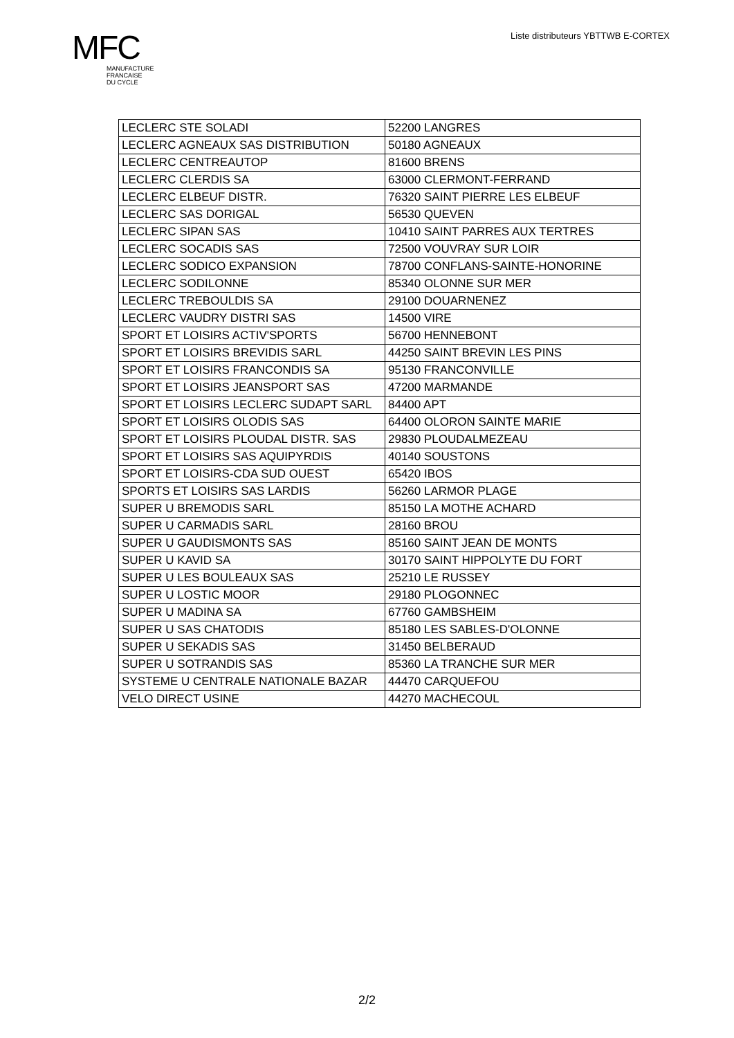MFC
MANUFACTURE
FRANCAISE
DU CYCLE
Liste distributeurs YBTTWB E-CORTEX
| LECLERC STE SOLADI | 52200 LANGRES |
| LECLERC AGNEAUX SAS DISTRIBUTION | 50180 AGNEAUX |
| LECLERC CENTREAUTOP | 81600 BRENS |
| LECLERC CLERDIS SA | 63000 CLERMONT-FERRAND |
| LECLERC ELBEUF DISTR. | 76320 SAINT PIERRE LES ELBEUF |
| LECLERC SAS DORIGAL | 56530 QUEVEN |
| LECLERC SIPAN SAS | 10410 SAINT PARRES AUX TERTRES |
| LECLERC SOCADIS SAS | 72500 VOUVRAY SUR LOIR |
| LECLERC SODICO EXPANSION | 78700 CONFLANS-SAINTE-HONORINE |
| LECLERC SODILONNE | 85340 OLONNE SUR MER |
| LECLERC TREBOULDIS SA | 29100 DOUARNENEZ |
| LECLERC VAUDRY DISTRI SAS | 14500 VIRE |
| SPORT ET LOISIRS ACTIV'SPORTS | 56700 HENNEBONT |
| SPORT ET LOISIRS BREVIDIS SARL | 44250 SAINT BREVIN LES PINS |
| SPORT ET LOISIRS FRANCONDIS SA | 95130 FRANCONVILLE |
| SPORT ET LOISIRS JEANSPORT SAS | 47200 MARMANDE |
| SPORT ET LOISIRS LECLERC SUDAPT SARL | 84400 APT |
| SPORT ET LOISIRS OLODIS SAS | 64400 OLORON SAINTE MARIE |
| SPORT ET LOISIRS PLOUDAL DISTR. SAS | 29830 PLOUDALMEZEAU |
| SPORT ET LOISIRS SAS AQUIPYRDIS | 40140 SOUSTONS |
| SPORT ET LOISIRS-CDA SUD OUEST | 65420 IBOS |
| SPORTS ET LOISIRS SAS LARDIS | 56260 LARMOR PLAGE |
| SUPER U BREMODIS SARL | 85150 LA MOTHE ACHARD |
| SUPER U CARMADIS SARL | 28160 BROU |
| SUPER U GAUDISMONTS SAS | 85160 SAINT JEAN DE MONTS |
| SUPER U KAVID SA | 30170 SAINT HIPPOLYTE DU FORT |
| SUPER U LES BOULEAUX SAS | 25210 LE RUSSEY |
| SUPER U LOSTIC MOOR | 29180 PLOGONNEC |
| SUPER U MADINA SA | 67760 GAMBSHEIM |
| SUPER U SAS CHATODIS | 85180 LES SABLES-D'OLONNE |
| SUPER U SEKADIS SAS | 31450 BELBERAUD |
| SUPER U SOTRANDIS SAS | 85360 LA TRANCHE SUR MER |
| SYSTEME U CENTRALE NATIONALE BAZAR | 44470 CARQUEFOU |
| VELO DIRECT USINE | 44270 MACHECOUL |
2/2